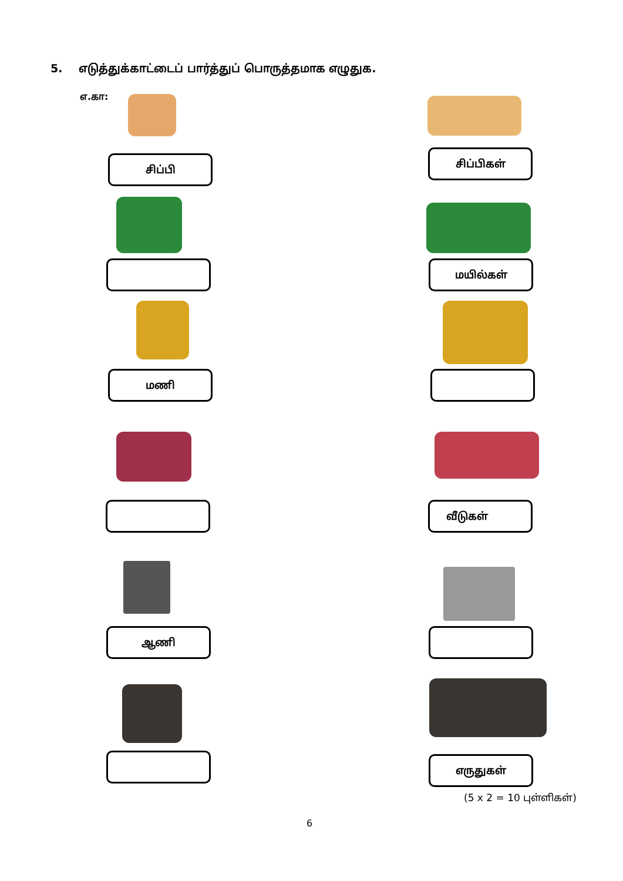5. எடுத்துக்காட்டைப் பார்த்துப் பொருத்தமாக எழுதுக.
எ.கா:
சிப்பி சிப்பிகள்
மயில்கள்
மணி
வீடுகள்
ஆணி
எருதுகள்
(5 x 2 = 10 புள்ளிகள்)
6